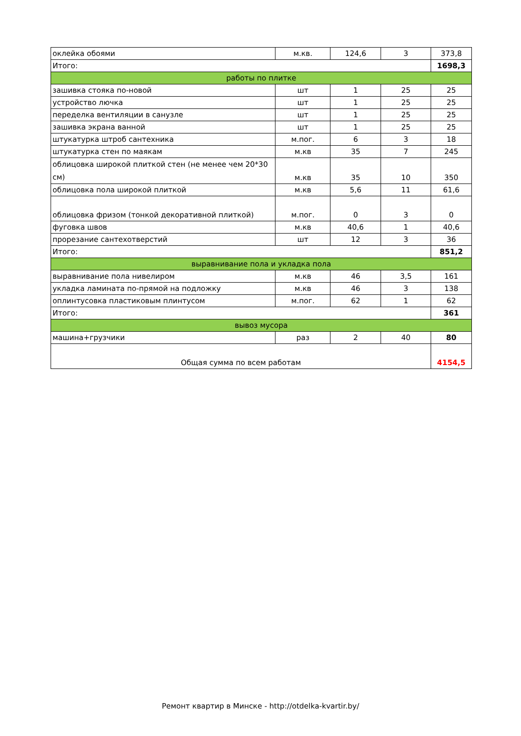| оклейка обоями | м.кв. | 124,6 | 3 | 373,8 |
| Итого: | | | | 1698,3 |
| работы по плитке | | | | |
| зашивка стояка по-новой | шт | 1 | 25 | 25 |
| устройство лючка | шт | 1 | 25 | 25 |
| переделка вентиляции в санузле | шт | 1 | 25 | 25 |
| зашивка экрана ванной | шт | 1 | 25 | 25 |
| штукатурка штроб сантехника | м.пог. | 6 | 3 | 18 |
| штукатурка стен по маякам | м.кв | 35 | 7 | 245 |
| облицовка широкой плиткой стен (не менее чем 20*30 см) | м.кв | 35 | 10 | 350 |
| облицовка пола широкой плиткой | м.кв | 5,6 | 11 | 61,6 |
| облицовка фризом (тонкой декоративной плиткой) | м.пог. | 0 | 3 | 0 |
| фуговка швов | м.кв | 40,6 | 1 | 40,6 |
| прорезание сантехотверстий | шт | 12 | 3 | 36 |
| Итого: | | | | 851,2 |
| выравнивание пола и укладка пола | | | | |
| выравнивание пола нивелиром | м.кв | 46 | 3,5 | 161 |
| укладка ламината по-прямой на подложку | м.кв | 46 | 3 | 138 |
| оплинтусовка пластиковым плинтусом | м.пог. | 62 | 1 | 62 |
| Итого: | | | | 361 |
| вывоз мусора | | | | |
| машина+грузчики | раз | 2 | 40 | 80 |
| Общая сумма по всем работам | | | | 4154,5 |
Ремонт квартир в Минске - http://otdelka-kvartir.by/